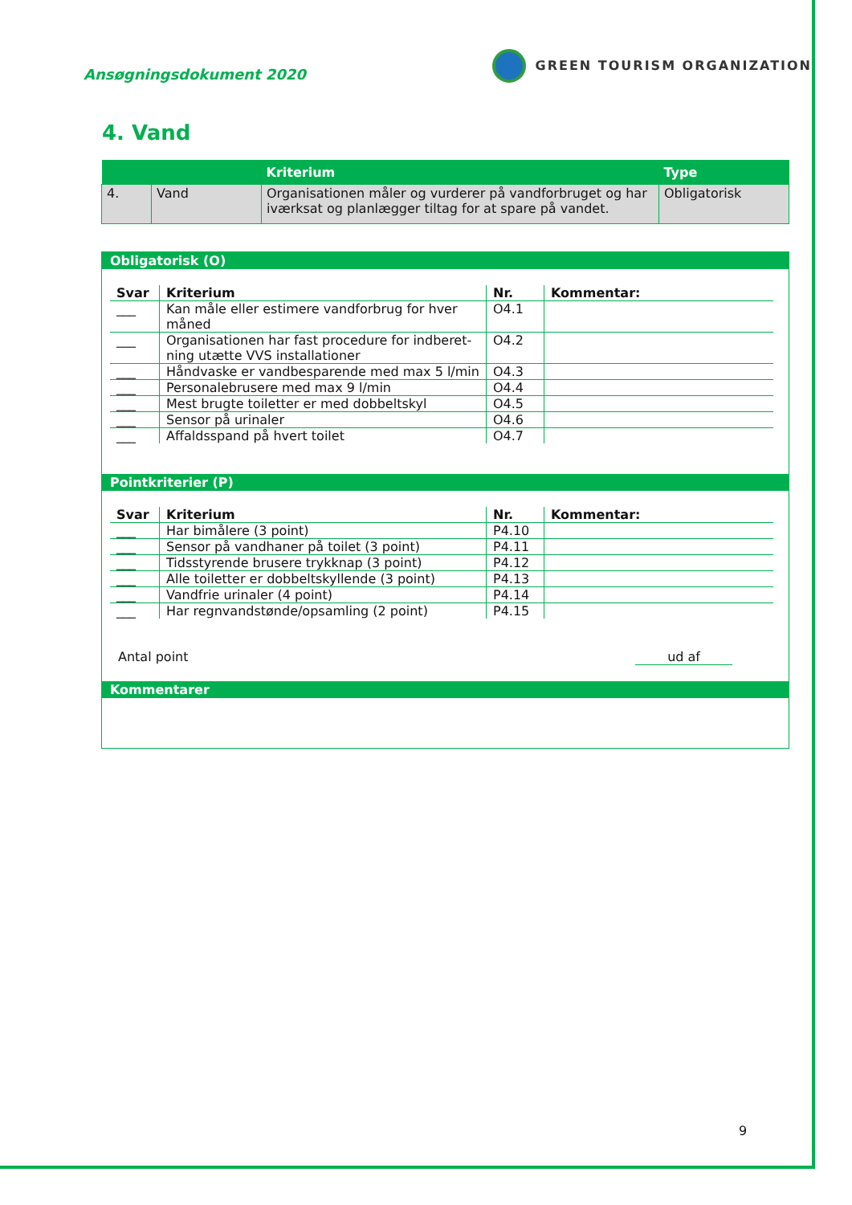Ansøgningsdokument 2020
GREEN TOURISM ORGANIZATION
4. Vand
| | | Kriterium | Type |
| --- | --- | --- | --- |
| 4. | Vand | Organisationen måler og vurderer på vandforbruget og har iværksat og planlægger tiltag for at spare på vandet. | Obligatorisk |
Obligatorisk (O)
| Svar | Kriterium | Nr. | Kommentar: |
| --- | --- | --- | --- |
| ___ | Kan måle eller estimere vandforbrug for hver måned | O4.1 | |
| ___ | Organisationen har fast procedure for indberet-ning utætte VVS installationer | O4.2 | |
| ___ | Håndvaske er vandbesparende med max 5 l/min | O4.3 | |
| ___ | Personalebrusere med max 9 l/min | O4.4 | |
| ___ | Mest brugte toiletter er med dobbeltskyl | O4.5 | |
| ___ | Sensor på urinaler | O4.6 | |
| ___ | Affaldsspand på hvert toilet | O4.7 | |
Pointkriterier (P)
| Svar | Kriterium | Nr. | Kommentar: |
| --- | --- | --- | --- |
| ___ | Har bimålere (3 point) | P4.10 | |
| ___ | Sensor på vandhaner på toilet (3 point) | P4.11 | |
| ___ | Tidsstyrende brusere trykknap (3 point) | P4.12 | |
| ___ | Alle toiletter er dobbeltskyllende (3 point) | P4.13 | |
| ___ | Vandfrie urinaler (4 point) | P4.14 | |
| ___ | Har regnvandstønde/opsamling (2 point) | P4.15 | |
Antal point ud af
Kommentarer
9